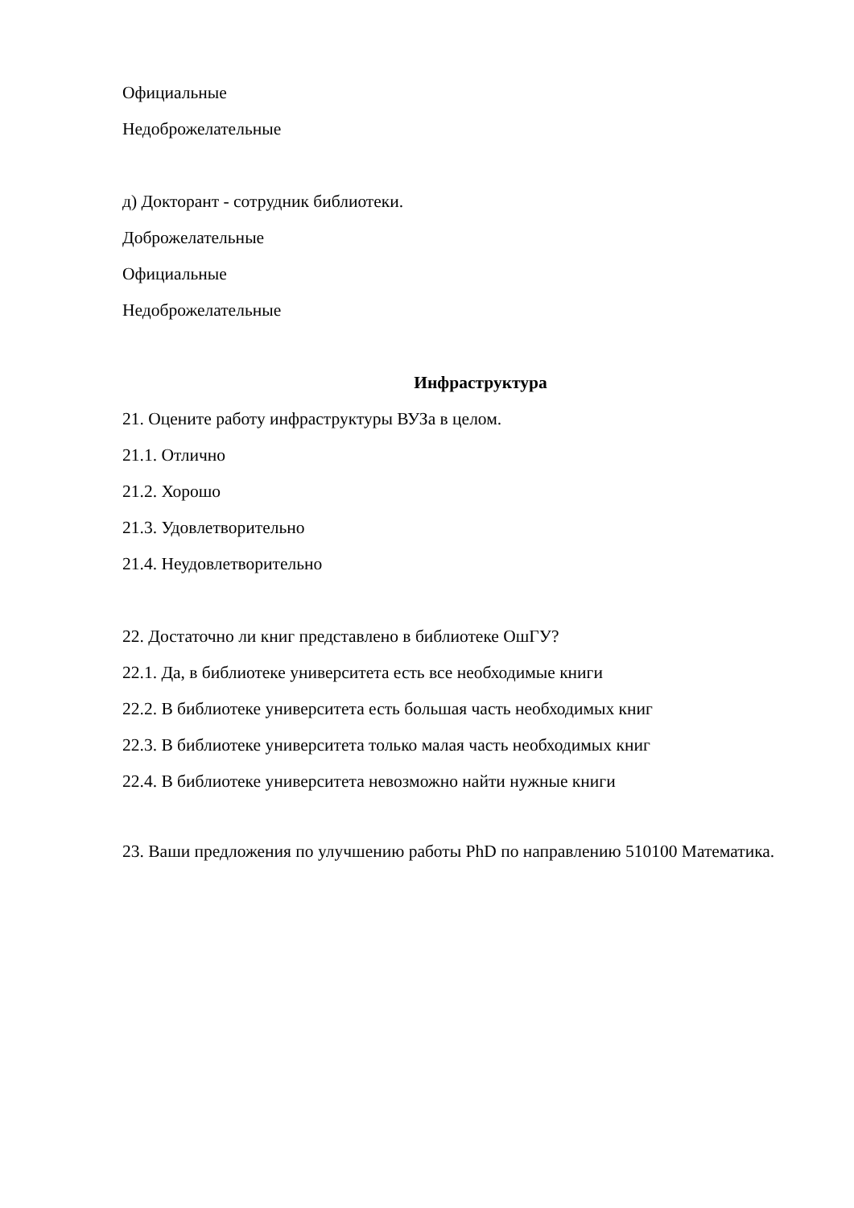Официальные
Недоброжелательные
д) Докторант - сотрудник библиотеки.
Доброжелательные
Официальные
Недоброжелательные
Инфраструктура
21. Оцените работу инфраструктуры ВУЗа в целом.
21.1. Отлично
21.2. Хорошо
21.3. Удовлетворительно
21.4. Неудовлетворительно
22. Достаточно ли книг представлено в библиотеке ОшГУ?
22.1. Да, в библиотеке университета есть все необходимые книги
22.2. В библиотеке университета есть большая часть необходимых книг
22.3. В библиотеке университета только малая часть необходимых книг
22.4. В библиотеке университета невозможно найти нужные книги
23. Ваши предложения по улучшению работы PhD по направлению 510100 Математика.